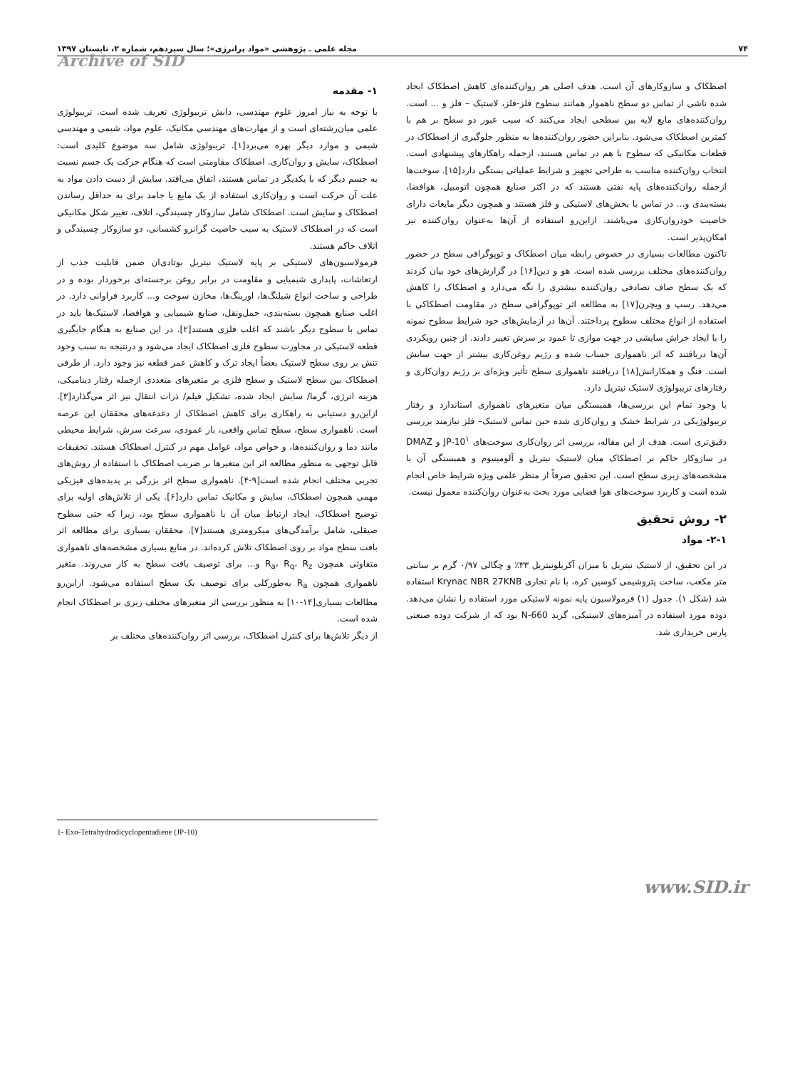۷۴ مجله علمی ـ پژوهشی «مواد پرانرژی»؛ سال سیزدهم، شماره ۲، تابستان ۱۳۹۷
Archive of SID
۱- مقدمه
با توجه به نیاز امروز علوم مهندسی، دانش تریبولوژی تعریف شده است. تریبولوژی علمی میان‌رشته‌ای است و از مهارت‌های مهندسی مکانیک، علوم مواد، شیمی و مهندسی شیمی و موارد دیگر بهره می‌برد[۱]. تریبولوژی شامل سه موضوع کلیدی است: اصطکاک، سایش و روان‌کاری. اصطکاک مقاومتی است که هنگام حرکت یک جسم نسبت به جسم دیگر که با یکدیگر در تماس هستند، اتفاق می‌افتد. سایش از دست دادن مواد به علت آن حرکت است و روان‌کاری استفاده از یک مایع یا جامد برای به حداقل رساندن اصطکاک و سایش است. اصطکاک شامل سازوکار چسبندگی، اتلاف، تغییر شکل مکانیکی است که در اصطکاک لاستیک به سبب خاصیت گرانرو کشسانی، دو سازوکار چسبندگی و اتلاف حاکم هستند.
فرمولاسیون‌های لاستیکی بر پایه لاستیک نیتریل بوتادی‌ان ضمن قابلیت جذب از ارتعاشات، پایداری شیمیایی و مقاومت در برابر روغن برجسته‌ای برخوردار بوده و در طراحی و ساخت انواع شیلنگ‌ها، اورینگ‌ها، مخازن سوخت و... کاربرد فراوانی دارد. در اغلب صنایع همچون بسته‌بندی، حمل‌ونقل، صنایع شیمیایی و هوافضا، لاستیک‌ها باید در تماس با سطوح دیگر باشند که اغلب فلزی هستند[۲]. در این صنایع به هنگام جایگیری قطعه لاستیکی در مجاورت سطوح فلزی اصطکاک ایجاد می‌شود و درنتیجه به سبب وجود تنش بر روی سطح لاستیک بعضاً ایجاد ترک و کاهش عمر قطعه نیز وجود دارد. از طرفی اصطکاک بین سطح لاستیک و سطح فلزی بر متغیرهای متعددی ازجمله رفتار دینامیکی، هزینه انرژی، گرما/ سایش ایجاد شده، تشکیل فیلم/ ذرات انتقال نیز اثر می‌گذارد[۳]. ازاین‌رو دستیابی به راهکاری برای کاهش اصطکاک از دغدغه‌های محققان این عرصه است. ناهمواری سطح، سطح تماس واقعی، بار عمودی، سرعت سرش، شرایط محیطی مانند دما و روان‌کننده‌ها، و خواص مواد، عوامل مهم در کنترل اصطکاک هستند. تحقیقات قابل توجهی به منظور مطالعه اثر این متغیرها بر ضریب اصطکاک با استفاده از روش‌های تجربی مختلف انجام شده است[۹-۴]. ناهمواری سطح اثر بزرگی بر پدیده‌های فیزیکی مهمی همچون اصطکاک، سایش و مکانیک تماس دارد[۶]. یکی از تلاش‌های اولیه برای توضیح اصطکاک، ایجاد ارتباط میان آن با ناهمواری سطح بود، زیرا که حتی سطوح صیقلی، شامل برآمدگی‌های میکرومتری هستند[۷]. محققان بسیاری برای مطالعه اثر بافت سطح مواد بر روی اصطکاک تلاش کرده‌اند. در منابع بسیاری مشخصه‌های ناهمواری متفاوتی همچون R<sub>a</sub>، R<sub>q</sub>، R<sub>z</sub> و... برای توصیف بافت سطح به کار می‌روند. متغیر ناهمواری همچون R<sub>a</sub> به‌طورکلی برای توصیف یک سطح استفاده می‌شود. ازاین‌رو مطالعات بسیاری[۱۴-۱۰] به منظور بررسی اثر متغیرهای مختلف زبری بر اصطکاک انجام شده است.
از دیگر تلاش‌ها برای کنترل اصطکاک، بررسی اثر روان‌کننده‌های مختلف بر
اصطکاک و سازوکارهای آن است. هدف اصلی هر روان‌کننده‌ای کاهش اصطکاک ایجاد شده ناشی از تماس دو سطح ناهموار همانند سطوح فلز-فلز، لاستیک – فلز و ... است. روان‌کننده‌های مایع لایه بین سطحی ایجاد می‌کنند که سبب عبور دو سطح بر هم با کمترین اصطکاک می‌شود. بنابراین حضور روان‌کننده‌ها به منظور جلوگیری از اصطکاک در قطعات مکانیکی که سطوح با هم در تماس هستند، ازجمله راهکارهای پیشنهادی است. انتخاب روان‌کننده مناسب به طراحی تجهیز و شرایط عملیاتی بستگی دارد[۱۵]. سوخت‌ها ازجمله روان‌کننده‌های پایه نفتی هستند که در اکثر صنایع همچون اتومبیل، هوافضا، بسته‌بندی و... در تماس با بخش‌های لاستیکی و فلز هستند و همچون دیگر مایعات دارای خاصیت خودروان‌کاری می‌باشند. ازاین‌رو استفاده از آن‌ها به‌عنوان روان‌کننده نیز امکان‌پذیر است.
تاکنون مطالعات بسیاری در خصوص رابطه میان اصطکاک و توپوگرافی سطح در حضور روان‌کننده‌های مختلف بررسی شده است. هو و دین[۱۶] در گزارش‌های خود بیان کردند که یک سطح صاف تصادفی روان‌کننده بیشتری را نگه می‌دارد و اصطکاک را کاهش می‌دهد. رسپ و ویچرن[۱۷] به مطالعه اثر توپوگرافی سطح در مقاومت اصطکاکی با استفاده از انواع مختلف سطوح پرداختند. آن‌ها در آزمایش‌های خود شرایط سطوح نمونه را با ایجاد خراش سایشی در جهت موازی تا عمود بر سرش تغییر دادند. از چنین رویکردی آن‌ها دریافتند که اثر ناهمواری حساب شده و رژیم روغن‌کاری بیشتر از جهت سایش است. فنگ و همکارانش[۱۸] دریافتند ناهمواری سطح تأثیر ویژه‌ای بر رژیم روان‌کاری و رفتارهای تریبولوژی لاستیک نیتریل دارد.
با وجود تمام این بررسی‌ها، همبستگی میان متغیرهای ناهمواری استاندارد و رفتار تریبولوژیکی در شرایط خشک و روان‌کاری شده حین تماس لاستیک– فلز نیازمند بررسی دقیق‌تری است. هدف از این مقاله، بررسی اثر روان‌کاری سوخت‌های JP-10<sup>۱</sup> و DMAZ در سازوکار حاکم بر اصطکاک میان لاستیک نیتریل و آلومینیوم و همبستگی آن با مشخصه‌های زبری سطح است. این تحقیق صرفاً از منظر علمی ویژه شرایط خاص انجام شده است و کاربرد سوخت‌های هوا فضایی مورد بحث به‌عنوان روان‌کننده معمول نیست.
۲- روش تحقیق
۲-۱- مواد
در این تحقیق، از لاستیک نیتریل با میزان آکریلونیتریل ۳۳٪ و چگالی ۰/۹۷ گرم بر سانتی متر مکعب، ساخت پتروشیمی کوسین کره، با نام تجاری Krynac NBR 27KNB استفاده شد (شکل ۱). جدول (۱) فرمولاسیون پایه نمونه لاستیکی مورد استفاده را نشان می‌دهد. دوده مورد استفاده در آمیزه‌های لاستیکی، گرید N-660 بود که از شرکت دوده صنعتی پارس خریداری شد.
1- Exo-Tetrahydrodicyclopentadiene (JP-10)
www.SID.ir